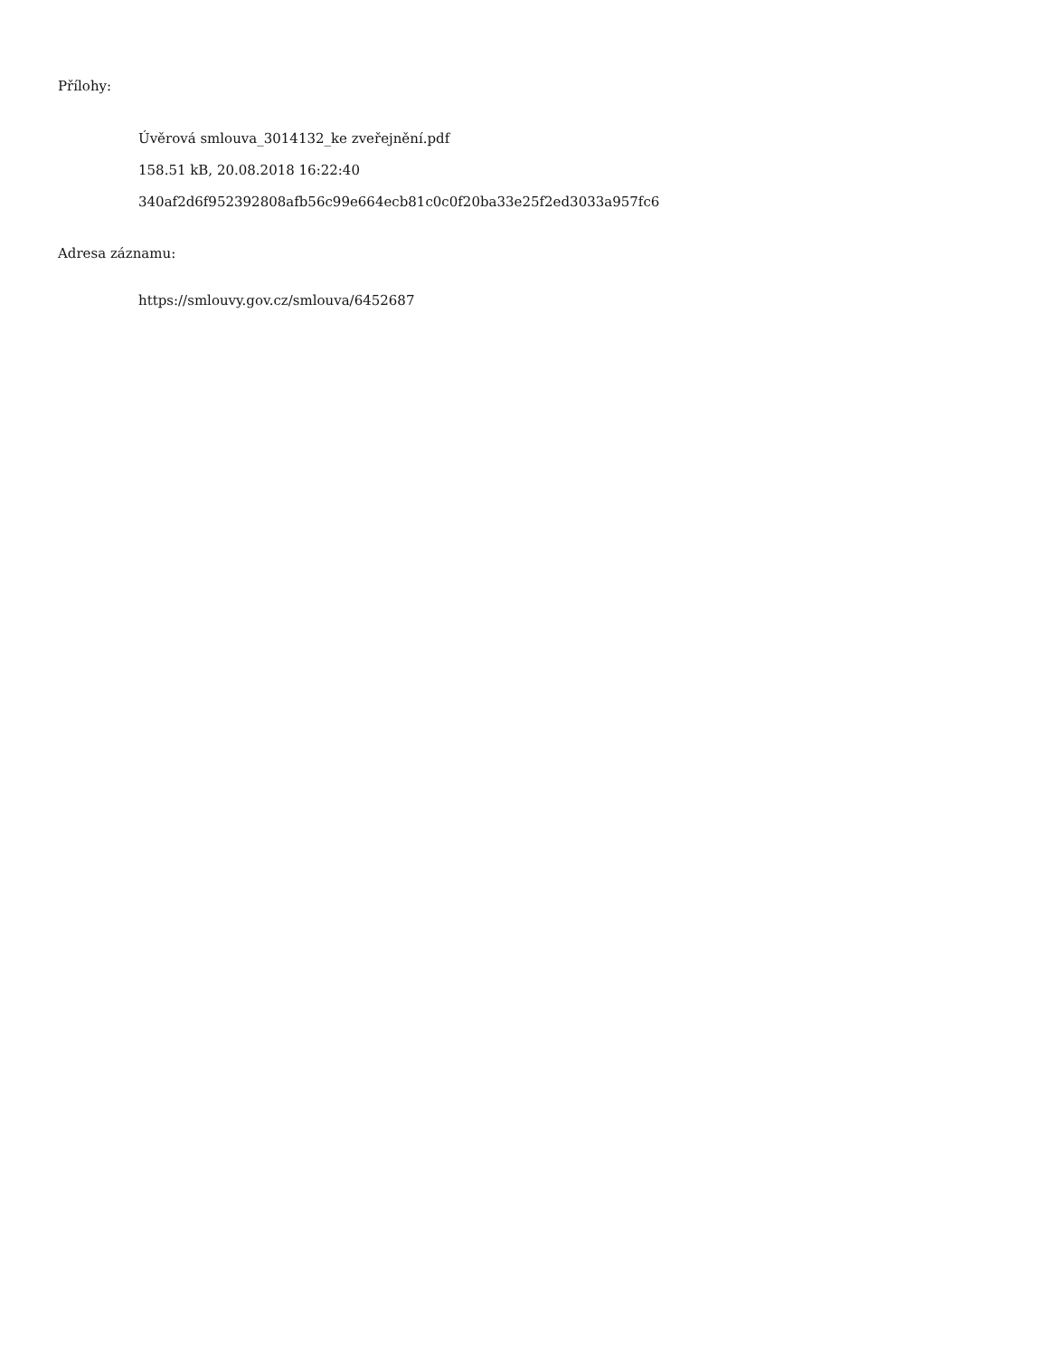Přílohy:
Úvěrová smlouva_3014132_ke zveřejnění.pdf
158.51 kB, 20.08.2018 16:22:40
340af2d6f952392808afb56c99e664ecb81c0c0f20ba33e25f2ed3033a957fc6
Adresa záznamu:
https://smlouvy.gov.cz/smlouva/6452687